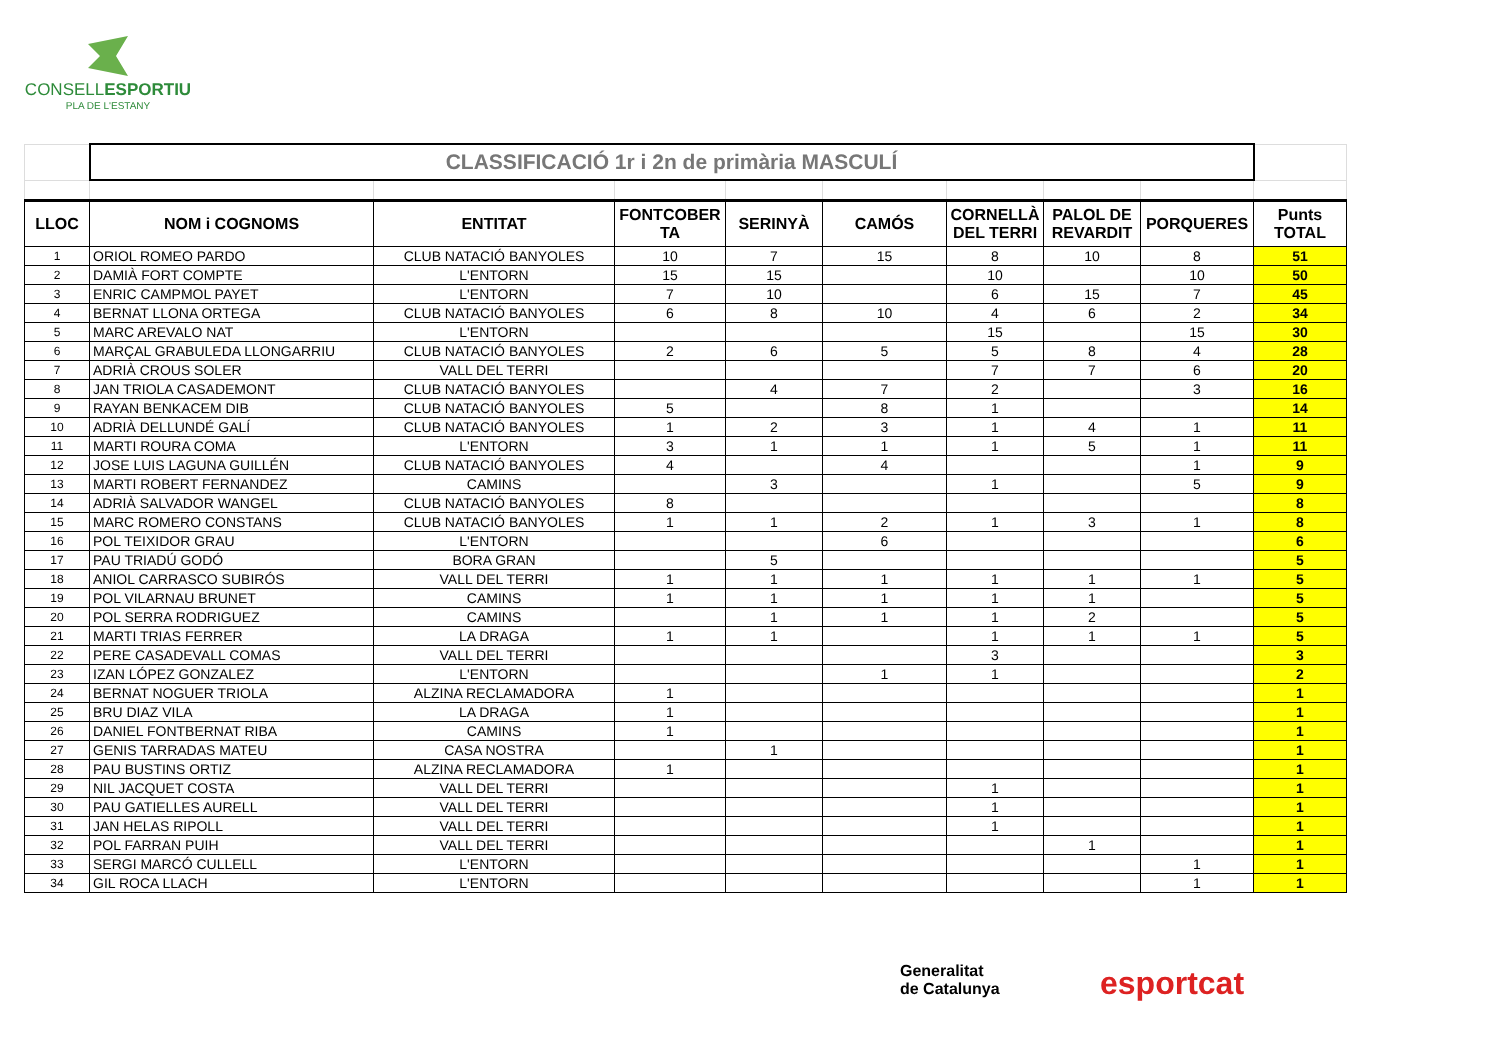CONSELLESPORTIU
PLA DE L'ESTANY
| | CLASSIFICACIÓ 1r i 2n de primària MASCULÍ | | | | | | | | |
| LLOC | NOM i COGNOMS | ENTITAT | FONTCOBER TA | SERINYÀ | CAMÓS | CORNELLÀ DEL TERRI | PALOL DE REVARDIT | PORQUERES | Punts TOTAL |
| 1 | ORIOL ROMEO PARDO | CLUB NATACIÓ BANYOLES | 10 | 7 | 15 | 8 | 10 | 8 | 51 |
| 2 | DAMIÀ FORT COMPTE | L'ENTORN | 15 | 15 | | 10 | | 10 | 50 |
| 3 | ENRIC CAMPMOL PAYET | L'ENTORN | 7 | 10 | | 6 | 15 | 7 | 45 |
| 4 | BERNAT LLONA ORTEGA | CLUB NATACIÓ BANYOLES | 6 | 8 | 10 | 4 | 6 | 2 | 34 |
| 5 | MARC AREVALO NAT | L'ENTORN | | | | 15 | | 15 | 30 |
| 6 | MARÇAL GRABULEDA LLONGARRIU | CLUB NATACIÓ BANYOLES | 2 | 6 | 5 | 5 | 8 | 4 | 28 |
| 7 | ADRIÀ CROUS SOLER | VALL DEL TERRI | | | | 7 | 7 | 6 | 20 |
| 8 | JAN TRIOLA CASADEMONT | CLUB NATACIÓ BANYOLES | | 4 | 7 | 2 | | 3 | 16 |
| 9 | RAYAN BENKACEM DIB | CLUB NATACIÓ BANYOLES | 5 | | 8 | 1 | | | 14 |
| 10 | ADRIÀ DELLUNDÉ GALÍ | CLUB NATACIÓ BANYOLES | 1 | 2 | 3 | 1 | 4 | 1 | 11 |
| 11 | MARTI ROURA COMA | L'ENTORN | 3 | 1 | 1 | 1 | 5 | 1 | 11 |
| 12 | JOSE LUIS LAGUNA GUILLÉN | CLUB NATACIÓ BANYOLES | 4 | | 4 | | | 1 | 9 |
| 13 | MARTI ROBERT FERNANDEZ | CAMINS | | 3 | | 1 | | 5 | 9 |
| 14 | ADRIÀ SALVADOR WANGEL | CLUB NATACIÓ BANYOLES | 8 | | | | | | 8 |
| 15 | MARC ROMERO CONSTANS | CLUB NATACIÓ BANYOLES | 1 | 1 | 2 | 1 | 3 | 1 | 8 |
| 16 | POL TEIXIDOR GRAU | L'ENTORN | | | 6 | | | | 6 |
| 17 | PAU TRIADÚ GODÓ | BORA GRAN | | 5 | | | | | 5 |
| 18 | ANIOL CARRASCO SUBIRÓS | VALL DEL TERRI | 1 | 1 | 1 | 1 | 1 | 1 | 5 |
| 19 | POL VILARNAU BRUNET | CAMINS | 1 | 1 | 1 | 1 | 1 | | 5 |
| 20 | POL SERRA RODRIGUEZ | CAMINS | | 1 | 1 | 1 | 2 | | 5 |
| 21 | MARTI TRIAS FERRER | LA DRAGA | 1 | 1 | | 1 | 1 | 1 | 5 |
| 22 | PERE CASADEVALL COMAS | VALL DEL TERRI | | | | 3 | | | 3 |
| 23 | IZAN LÓPEZ GONZALEZ | L'ENTORN | | | 1 | 1 | | | 2 |
| 24 | BERNAT NOGUER TRIOLA | ALZINA RECLAMADORA | 1 | | | | | | 1 |
| 25 | BRU DIAZ VILA | LA DRAGA | 1 | | | | | | 1 |
| 26 | DANIEL FONTBERNAT RIBA | CAMINS | 1 | | | | | | 1 |
| 27 | GENIS TARRADAS MATEU | CASA NOSTRA | | 1 | | | | | 1 |
| 28 | PAU BUSTINS ORTIZ | ALZINA RECLAMADORA | 1 | | | | | | 1 |
| 29 | NIL JACQUET COSTA | VALL DEL TERRI | | | | 1 | | | 1 |
| 30 | PAU GATIELLES AURELL | VALL DEL TERRI | | | | 1 | | | 1 |
| 31 | JAN HELAS RIPOLL | VALL DEL TERRI | | | | 1 | | | 1 |
| 32 | POL FARRAN PUIH | VALL DEL TERRI | | | | | 1 | | 1 |
| 33 | SERGI MARCÓ CULLELL | L'ENTORN | | | | | | 1 | 1 |
| 34 | GIL ROCA LLACH | L'ENTORN | | | | | | 1 | 1 |
Generalitat
de Catalunya
esportcat